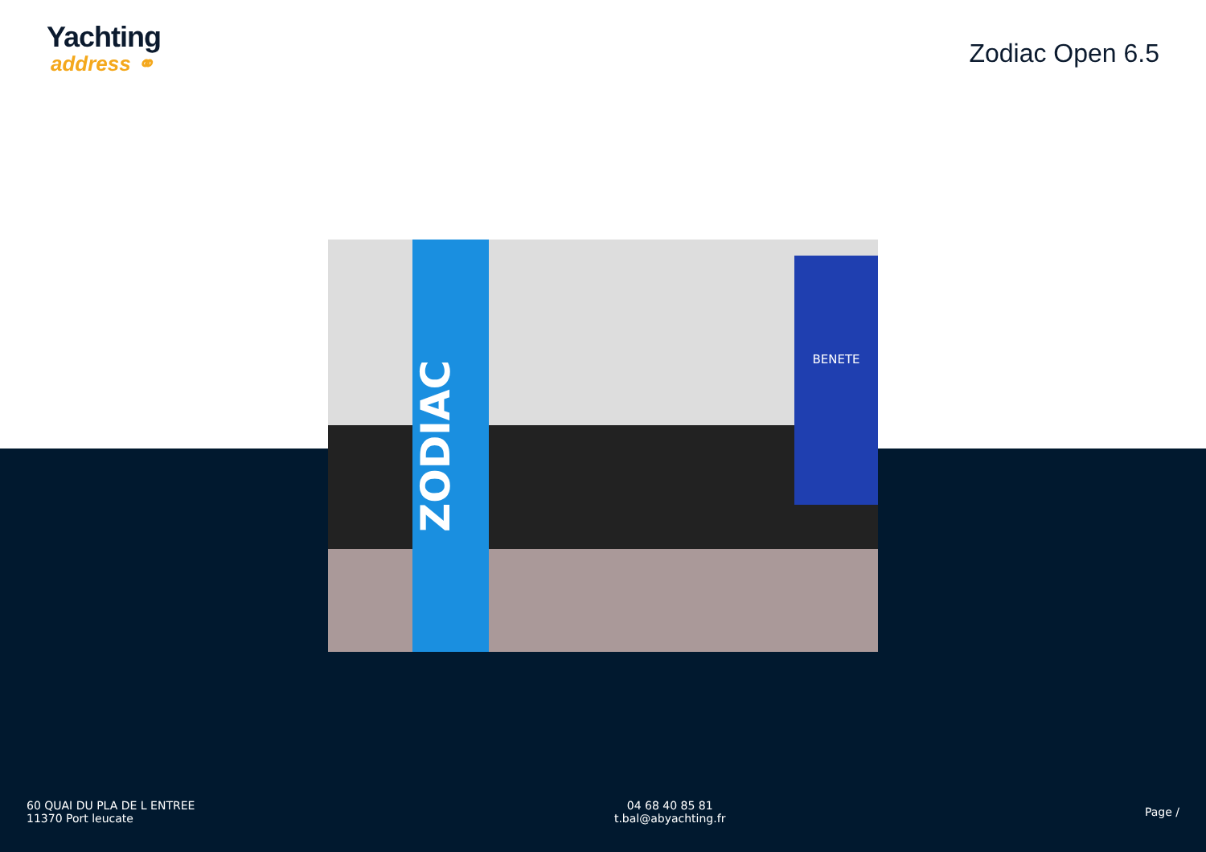Yachting
address ⚭
Zodiac Open 6.5
ZODIAC
BENETE
60 QUAI DU PLA DE L ENTREE
11370 Port leucate
04 68 40 85 81
t.bal@abyachting.fr
Page /